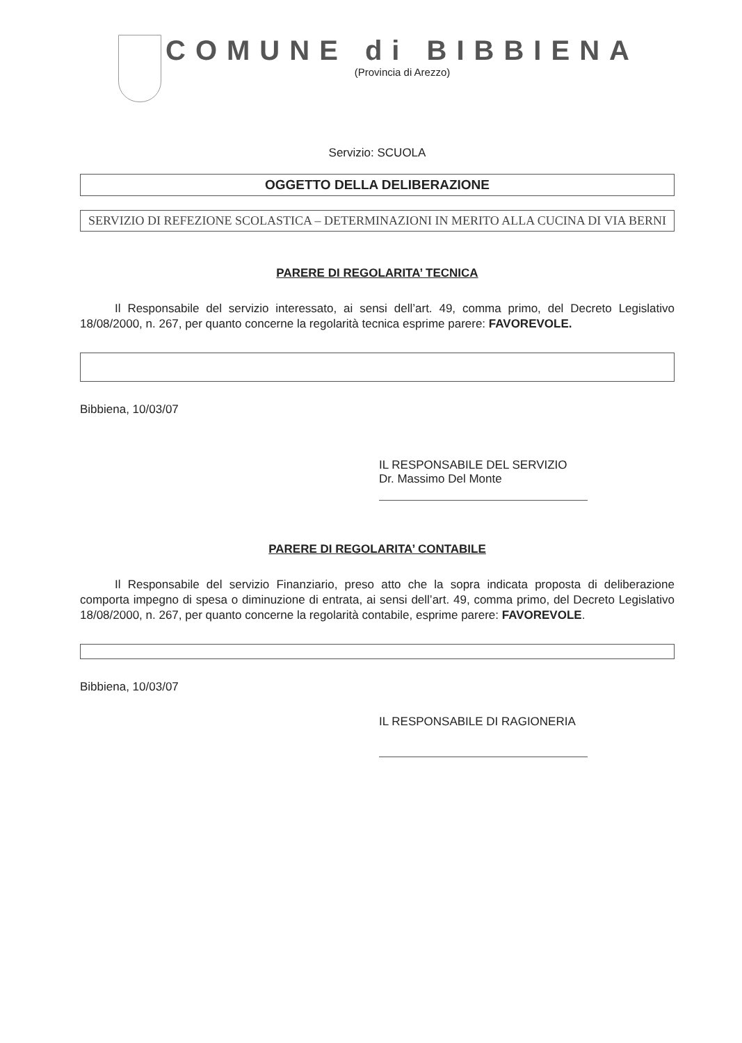COMUNE di BIBBIENA
(Provincia di Arezzo)
Servizio: SCUOLA
OGGETTO DELLA DELIBERAZIONE
SERVIZIO DI REFEZIONE SCOLASTICA – DETERMINAZIONI IN MERITO ALLA CUCINA DI VIA BERNI
PARERE DI REGOLARITA’ TECNICA
Il Responsabile del servizio interessato, ai sensi dell’art. 49, comma primo, del Decreto Legislativo 18/08/2000, n. 267, per quanto concerne la regolarità tecnica esprime parere: FAVOREVOLE.
Bibbiena, 10/03/07
IL RESPONSABILE DEL SERVIZIO
Dr. Massimo Del Monte
PARERE DI REGOLARITA’ CONTABILE
Il Responsabile del servizio Finanziario, preso atto che la sopra indicata proposta di deliberazione comporta impegno di spesa o diminuzione di entrata, ai sensi dell’art. 49, comma primo, del Decreto Legislativo 18/08/2000, n. 267, per quanto concerne la regolarità contabile, esprime parere: FAVOREVOLE.
Bibbiena, 10/03/07
IL RESPONSABILE DI RAGIONERIA